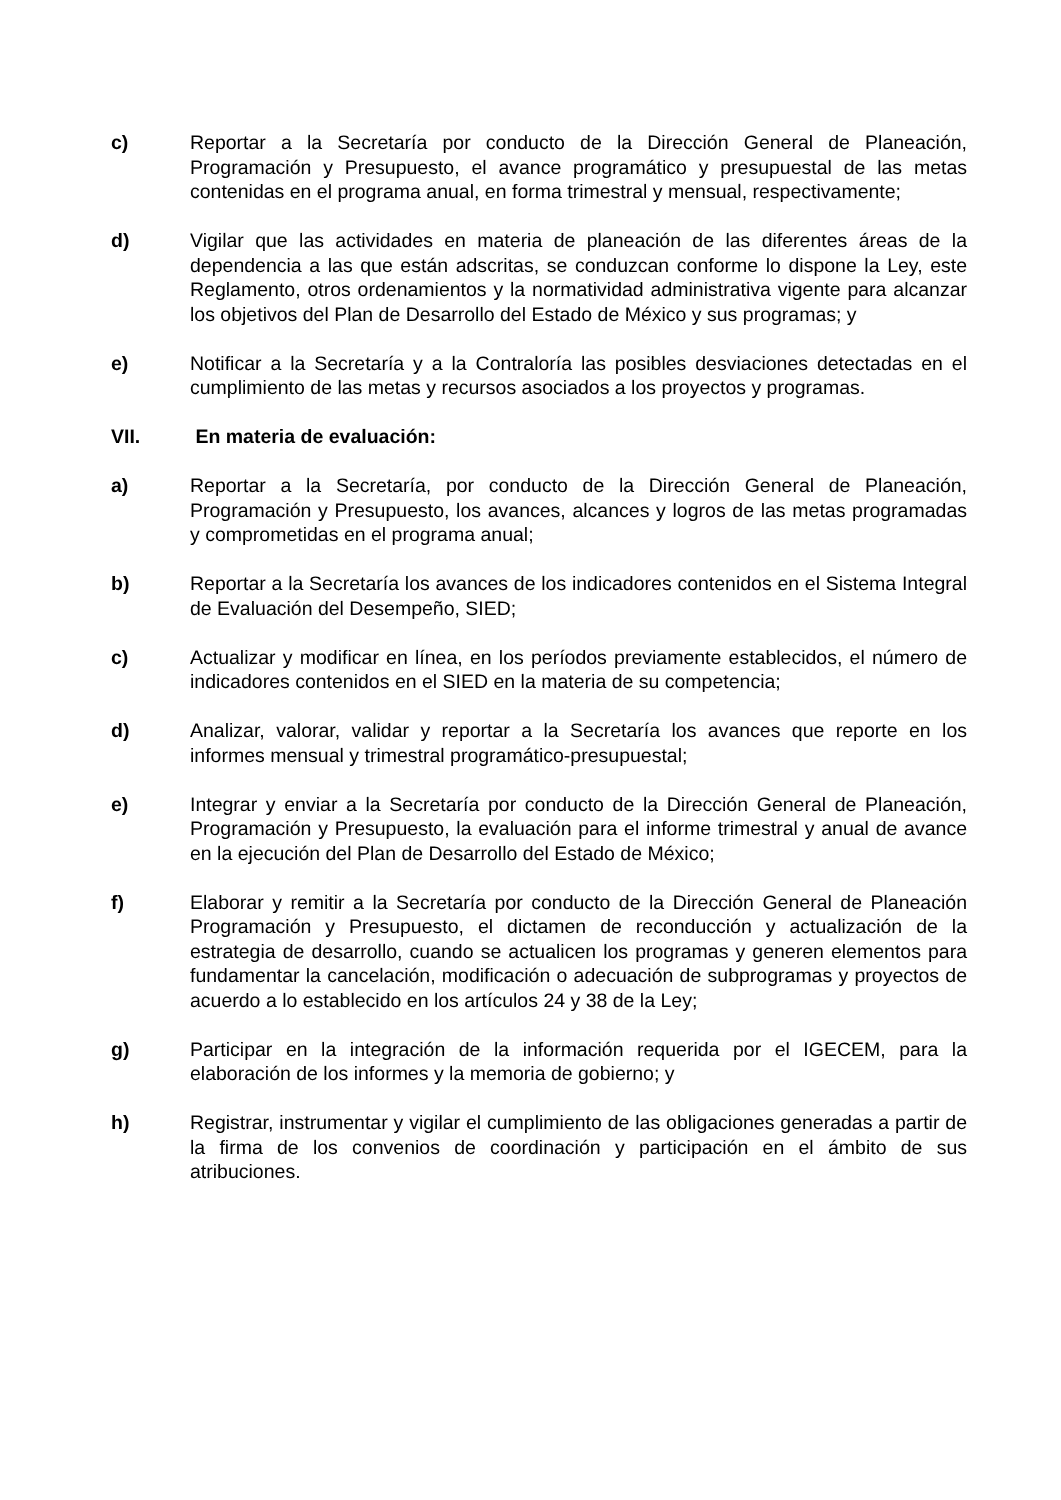c) Reportar a la Secretaría por conducto de la Dirección General de Planeación, Programación y Presupuesto, el avance programático y presupuestal de las metas contenidas en el programa anual, en forma trimestral y mensual, respectivamente;
d) Vigilar que las actividades en materia de planeación de las diferentes áreas de la dependencia a las que están adscritas, se conduzcan conforme lo dispone la Ley, este Reglamento, otros ordenamientos y la normatividad administrativa vigente para alcanzar los objetivos del Plan de Desarrollo del Estado de México y sus programas; y
e) Notificar a la Secretaría y a la Contraloría las posibles desviaciones detectadas en el cumplimiento de las metas y recursos asociados a los proyectos y programas.
VII. En materia de evaluación:
a) Reportar a la Secretaría, por conducto de la Dirección General de Planeación, Programación y Presupuesto, los avances, alcances y logros de las metas programadas y comprometidas en el programa anual;
b) Reportar a la Secretaría los avances de los indicadores contenidos en el Sistema Integral de Evaluación del Desempeño, SIED;
c) Actualizar y modificar en línea, en los períodos previamente establecidos, el número de indicadores contenidos en el SIED en la materia de su competencia;
d) Analizar, valorar, validar y reportar a la Secretaría los avances que reporte en los informes mensual y trimestral programático-presupuestal;
e) Integrar y enviar a la Secretaría por conducto de la Dirección General de Planeación, Programación y Presupuesto, la evaluación para el informe trimestral y anual de avance en la ejecución del Plan de Desarrollo del Estado de México;
f) Elaborar y remitir a la Secretaría por conducto de la Dirección General de Planeación Programación y Presupuesto, el dictamen de reconducción y actualización de la estrategia de desarrollo, cuando se actualicen los programas y generen elementos para fundamentar la cancelación, modificación o adecuación de subprogramas y proyectos de acuerdo a lo establecido en los artículos 24 y 38 de la Ley;
g) Participar en la integración de la información requerida por el IGECEM, para la elaboración de los informes y la memoria de gobierno; y
h) Registrar, instrumentar y vigilar el cumplimiento de las obligaciones generadas a partir de la firma de los convenios de coordinación y participación en el ámbito de sus atribuciones.